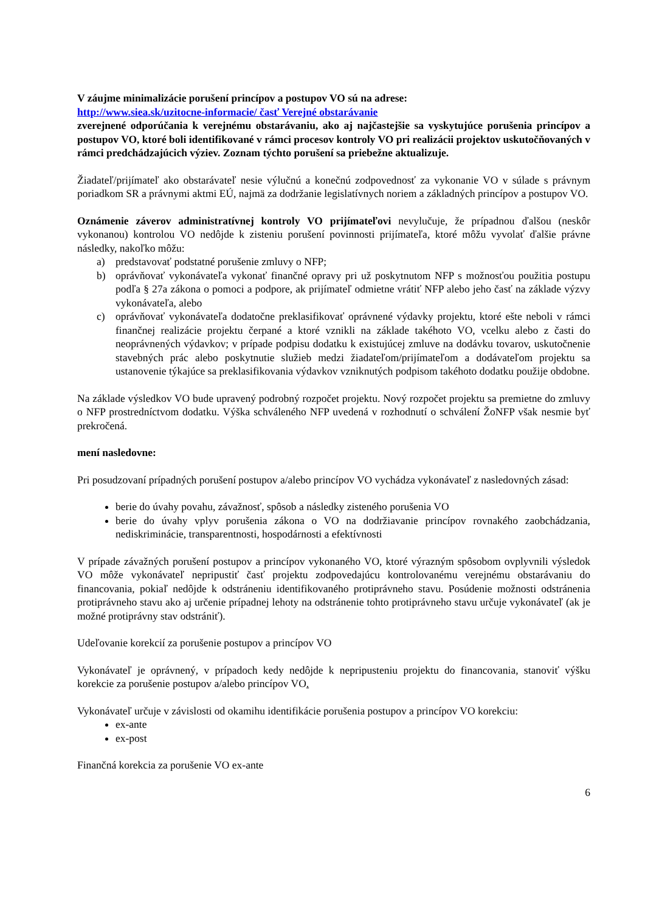V záujme minimalizácie porušení princípov a postupov VO sú na adrese:
http://www.siea.sk/uzitocne-informacie/ časť Verejné obstarávanie
zverejnené odporúčania k verejnému obstarávaniu, ako aj najčastejšie sa vyskytujúce porušenia princípov a postupov VO, ktoré boli identifikované v rámci procesov kontroly VO pri realizácii projektov uskutočňovaných v rámci predchádzajúcich výziev. Zoznam týchto porušení sa priebežne aktualizuje.
Žiadateľ/prijímateľ ako obstarávateľ nesie výlučnú a konečnú zodpovednosť za vykonanie VO v súlade s právnym poriadkom SR a právnymi aktmi EÚ, najmä za dodržanie legislatívnych noriem a základných princípov a postupov VO.
Oznámenie záverov administratívnej kontroly VO prijímateľovi nevylučuje, že prípadnou ďalšou (neskôr vykonanou) kontrolou VO nedôjde k zisteniu porušení povinnosti prijímateľa, ktoré môžu vyvolať ďalšie právne následky, nakoľko môžu:
a) predstavovať podstatné porušenie zmluvy o NFP;
b) oprávňovať vykonávateľa vykonať finančné opravy pri už poskytnutom NFP s možnosťou použitia postupu podľa § 27a zákona o pomoci a podpore, ak prijímateľ odmietne vrátiť NFP alebo jeho časť na základe výzvy vykonávateľa, alebo
c) oprávňovať vykonávateľa dodatočne preklasifikovať oprávnené výdavky projektu, ktoré ešte neboli v rámci finančnej realizácie projektu čerpané a ktoré vznikli na základe takéhoto VO, vcelku alebo z časti do neoprávnených výdavkov; v prípade podpisu dodatku k existujúcej zmluve na dodávku tovarov, uskutočnenie stavebných prác alebo poskytnutie služieb medzi žiadateľom/prijímateľom a dodávateľom projektu sa ustanovenie týkajúce sa preklasifikovania výdavkov vzniknutých podpisom takéhoto dodatku použije obdobne.
Na základe výsledkov VO bude upravený podrobný rozpočet projektu. Nový rozpočet projektu sa premietne do zmluvy o NFP prostredníctvom dodatku. Výška schváleného NFP uvedená v rozhodnutí o schválení ŽoNFP však nesmie byť prekročená.
mení nasledovne:
Pri posudzovaní prípadných porušení postupov a/alebo princípov VO vychádza vykonávateľ z nasledovných zásad:
berie do úvahy povahu, závažnosť, spôsob a následky zisteného porušenia VO
berie do úvahy vplyv porušenia zákona o VO na dodržiavanie princípov rovnakého zaobchádzania, nediskriminácie, transparentnosti, hospodárnosti a efektívnosti
V prípade závažných porušení postupov a princípov vykonaného VO, ktoré výrazným spôsobom ovplyvnili výsledok VO môže vykonávateľ nepripustiť časť projektu zodpovedajúcu kontrolovanému verejnému obstarávaniu do financovania, pokiaľ nedôjde k odstráneniu identifikovaného protiprávneho stavu. Posúdenie možnosti odstránenia protiprávneho stavu ako aj určenie prípadnej lehoty na odstránenie tohto protiprávneho stavu určuje vykonávateľ (ak je možné protiprávny stav odstrániť).
Udeľovanie korekcií za porušenie postupov a princípov VO
Vykonávateľ je oprávnený, v prípadoch kedy nedôjde k nepripusteniu projektu do financovania, stanoviť výšku korekcie za porušenie postupov a/alebo princípov VO.
Vykonávateľ určuje v závislosti od okamihu identifikácie porušenia postupov a princípov VO korekciu:
ex-ante
ex-post
Finančná korekcia za porušenie VO ex-ante
6